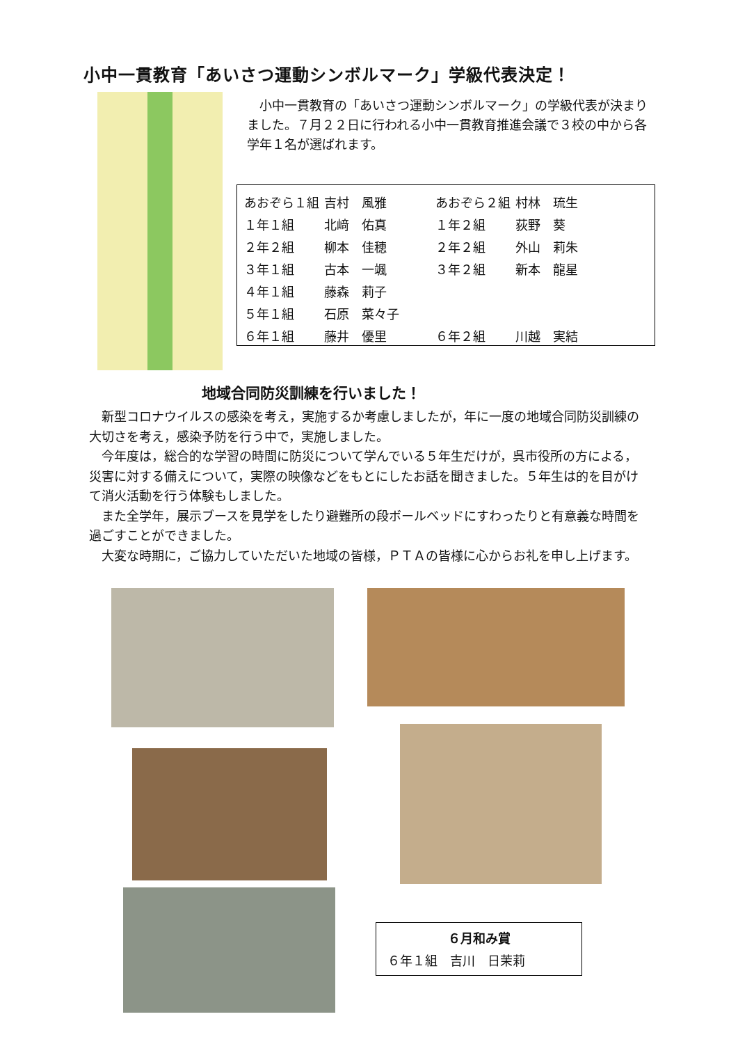小中一貫教育「あいさつ運動シンボルマーク」学級代表決定！
　小中一貫教育の「あいさつ運動シンボルマーク」の学級代表が決まりました。７月２２日に行われる小中一貫教育推進会議で３校の中から各学年１名が選ばれます。
| あおぞら１組 | 吉村 風雅 | あおぞら２組 | 村林 琉生 |
| １年１組 | 北﨑 佑真 | １年２組 | 荻野 葵 |
| ２年２組 | 柳本 佳穂 | ２年２組 | 外山 莉朱 |
| ３年１組 | 古本 一颯 | ３年２組 | 新本 龍星 |
| ４年１組 | 藤森 莉子 | | |
| ５年１組 | 石原 菜々子 | | |
| ６年１組 | 藤井 優里 | ６年２組 | 川越 実結 |
地域合同防災訓練を行いました！
新型コロナウイルスの感染を考え，実施するか考慮しましたが，年に一度の地域合同防災訓練の大切さを考え，感染予防を行う中で，実施しました。
今年度は，総合的な学習の時間に防災について学んでいる５年生だけが，呉市役所の方による，災害に対する備えについて，実際の映像などをもとにしたお話を聞きました。５年生は的を目がけて消火活動を行う体験もしました。
また全学年，展示ブースを見学をしたり避難所の段ボールベッドにすわったりと有意義な時間を過ごすことができました。
大変な時期に，ご協力していただいた地域の皆様，ＰＴＡの皆様に心からお礼を申し上げます。
６月和み賞
６年１組　吉川　日茉莉